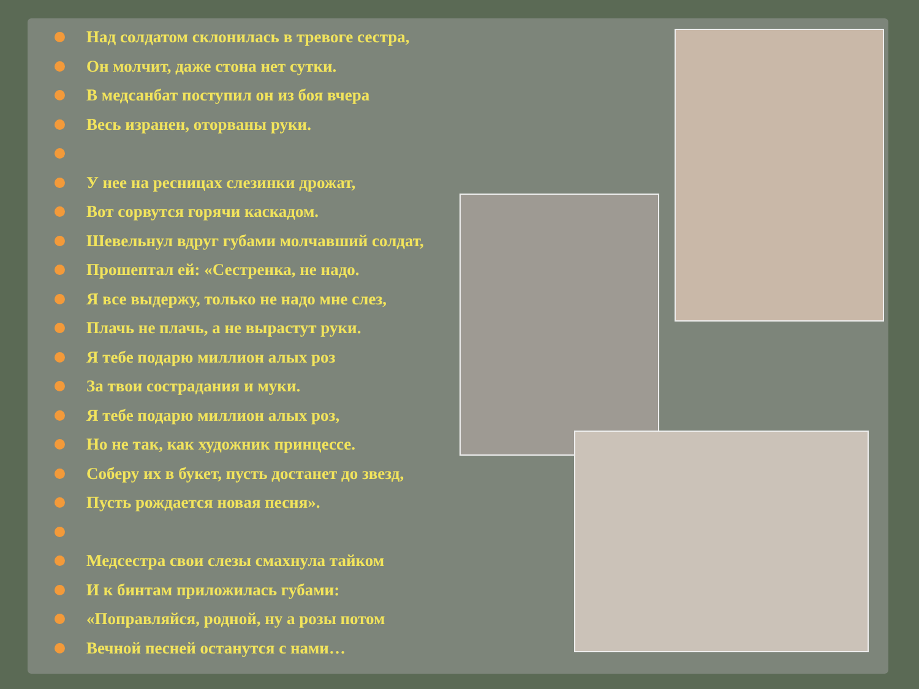Над солдатом склонилась в тревоге сестра,
Он молчит, даже стона нет сутки.
В медсанбат поступил он из боя вчера
Весь изранен, оторваны руки.
У нее на ресницах слезинки дрожат,
Вот сорвутся горячи каскадом.
Шевельнул вдруг губами молчавший солдат,
Прошептал ей: «Сестренка, не надо.
Я все выдержу, только не надо мне слез,
Плачь не плачь, а не вырастут руки.
Я тебе подарю миллион алых роз
За твои сострадания и муки.
Я тебе подарю миллион алых роз,
Но не так, как художник принцессе.
Соберу их в букет, пусть достанет до звезд,
Пусть рождается новая песня».
Медсестра свои слезы смахнула тайком
И к бинтам приложилась губами:
«Поправляйся, родной, ну а розы потом
Вечной песней останутся с нами…